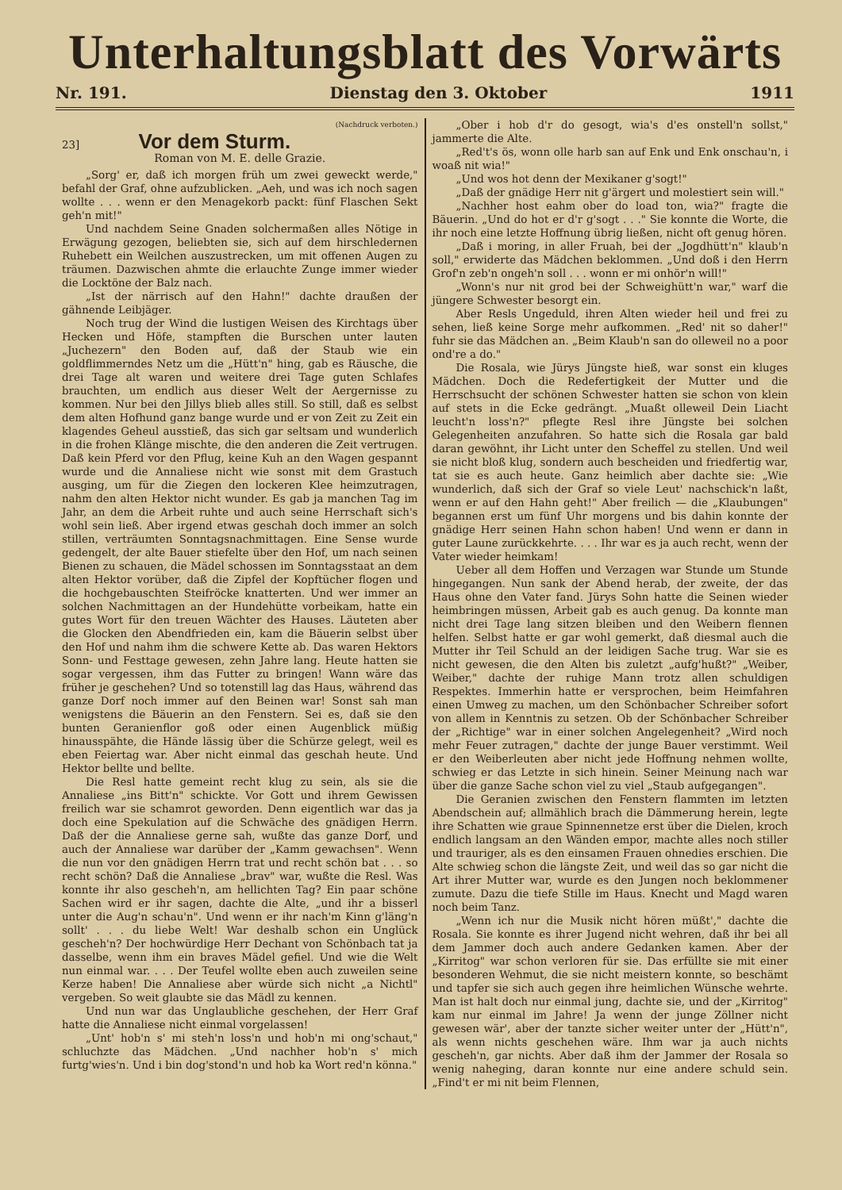Unterhaltungsblatt des Vorwärts
Nr. 191. Dienstag den 3. Oktober 1911
(Nachdruck verboten.)
23]
Vor dem Sturm.
Roman von M. E. delle Grazie.
„Sorg' er, daß ich morgen früh um zwei geweckt werde," befahl der Graf, ohne aufzublicken. „Aeh, und was ich noch sagen wollte . . . wenn er den Menagekorb packt: fünf Flaschen Sekt geh'n mit!"
Und nachdem Seine Gnaden solchermaßen alles Nötige in Erwägung gezogen, beliebten sie, sich auf dem hirschledernen Ruhebett ein Weilchen auszustrecken, um mit offenen Augen zu träumen. Dazwischen ahmte die erlauchte Zunge immer wieder die Locktöne der Balz nach.
„Ist der närrisch auf den Hahn!" dachte draußen der gähnende Leibjäger.
Noch trug der Wind die lustigen Weisen des Kirchtags über Hecken und Höfe, stampften die Burschen unter lauten „Juchezern" den Boden auf, daß der Staub wie ein goldflimmerndes Netz um die „Hütt'n" hing, gab es Räusche, die drei Tage alt waren und weitere drei Tage guten Schlafes brauchten, um endlich aus dieser Welt der Aergernisse zu kommen. Nur bei den Jillys blieb alles still. So still, daß es selbst dem alten Hofhund ganz bange wurde und er von Zeit zu Zeit ein klagendes Geheul ausstieß, das sich gar seltsam und wunderlich in die frohen Klänge mischte, die den anderen die Zeit vertrugen. Daß kein Pferd vor den Pflug, keine Kuh an den Wagen gespannt wurde und die Annaliese nicht wie sonst mit dem Grastuch ausging, um für die Ziegen den lockeren Klee heimzutragen, nahm den alten Hektor nicht wunder. Es gab ja manchen Tag im Jahr, an dem die Arbeit ruhte und auch seine Herrschaft sich's wohl sein ließ. Aber irgend etwas geschah doch immer an solch stillen, verträumten Sonntagsnachmittagen. Eine Sense wurde gedengelt, der alte Bauer stiefelte über den Hof, um nach seinen Bienen zu schauen, die Mädel schossen im Sonntagsstaat an dem alten Hektor vorüber, daß die Zipfel der Kopftücher flogen und die hochgebauschten Steifröcke knatterten. Und wer immer an solchen Nachmittagen an der Hundehütte vorbeikam, hatte ein gutes Wort für den treuen Wächter des Hauses. Läuteten aber die Glocken den Abendfrieden ein, kam die Bäuerin selbst über den Hof und nahm ihm die schwere Kette ab. Das waren Hektors Sonn- und Festtage gewesen, zehn Jahre lang. Heute hatten sie sogar vergessen, ihm das Futter zu bringen! Wann wäre das früher je geschehen? Und so totenstill lag das Haus, während das ganze Dorf noch immer auf den Beinen war! Sonst sah man wenigstens die Bäuerin an den Fenstern. Sei es, daß sie den bunten Geranienflor goß oder einen Augenblick müßig hinausspähte, die Hände lässig über die Schürze gelegt, weil es eben Feiertag war. Aber nicht einmal das geschah heute. Und Hektor bellte und bellte.
Die Resl hatte gemeint recht klug zu sein, als sie die Annaliese „ins Bitt'n" schickte. Vor Gott und ihrem Gewissen freilich war sie schamrot geworden. Denn eigentlich war das ja doch eine Spekulation auf die Schwäche des gnädigen Herrn. Daß der die Annaliese gerne sah, wußte das ganze Dorf, und auch der Annaliese war darüber der „Kamm gewachsen". Wenn die nun vor den gnädigen Herrn trat und recht schön bat . . . so recht schön? Daß die Annaliese „brav" war, wußte die Resl. Was konnte ihr also gescheh'n, am hellichten Tag? Ein paar schöne Sachen wird er ihr sagen, dachte die Alte, „und ihr a bisserl unter die Aug'n schau'n". Und wenn er ihr nach'm Kinn g'läng'n sollt' . . . du liebe Welt! War deshalb schon ein Unglück gescheh'n? Der hochwürdige Herr Dechant von Schönbach tat ja dasselbe, wenn ihm ein braves Mädel gefiel. Und wie die Welt nun einmal war. . . . Der Teufel wollte eben auch zuweilen seine Kerze haben! Die Annaliese aber würde sich nicht „a Nichtl" vergeben. So weit glaubte sie das Mädl zu kennen.
Und nun war das Unglaubliche geschehen, der Herr Graf hatte die Annaliese nicht einmal vorgelassen!
„Unt' hob'n s' mi steh'n loss'n und hob'n mi ong'schaut," schluchzte das Mädchen. „Und nachher hob'n s' mich furtg'wies'n. Und i bin dog'stond'n und hob ka Wort red'n könna."
„Ober i hob d'r do gesogt, wia's d'es onstell'n sollst," jammerte die Alte.
„Red't's ös, wonn olle harb san auf Enk und Enk onschau'n, i woaß nit wia!"
„Und wos hot denn der Mexikaner g'sogt!"
„Daß der gnädige Herr nit g'ärgert und molestiert sein will."
„Nachher host eahm ober do load ton, wia?" fragte die Bäuerin. „Und do hot er d'r g'sogt . . ." Sie konnte die Worte, die ihr noch eine letzte Hoffnung übrig ließen, nicht oft genug hören.
„Daß i moring, in aller Fruah, bei der „Jogdhütt'n" klaub'n soll," erwiderte das Mädchen beklommen. „Und doß i den Herrn Grof'n zeb'n ongeh'n soll . . . wonn er mi onhör'n will!"
„Wonn's nur nit grod bei der Schweighütt'n war," warf die jüngere Schwester besorgt ein.
Aber Resls Ungeduld, ihren Alten wieder heil und frei zu sehen, ließ keine Sorge mehr aufkommen. „Red' nit so daher!" fuhr sie das Mädchen an. „Beim Klaub'n san do olleweil no a poor ond're a do."
Die Rosala, wie Jürys Jüngste hieß, war sonst ein kluges Mädchen. Doch die Redefertigkeit der Mutter und die Herrschsucht der schönen Schwester hatten sie schon von klein auf stets in die Ecke gedrängt. „Muaßt olleweil Dein Liacht leucht'n loss'n?" pflegte Resl ihre Jüngste bei solchen Gelegenheiten anzufahren. So hatte sich die Rosala gar bald daran gewöhnt, ihr Licht unter den Scheffel zu stellen. Und weil sie nicht bloß klug, sondern auch bescheiden und friedfertig war, tat sie es auch heute. Ganz heimlich aber dachte sie: „Wie wunderlich, daß sich der Graf so viele Leut' nachschick'n laßt, wenn er auf den Hahn geht!" Aber freilich — die „Klaubungen" begannen erst um fünf Uhr morgens und bis dahin konnte der gnädige Herr seinen Hahn schon haben! Und wenn er dann in guter Laune zurückkehrte. . . . Ihr war es ja auch recht, wenn der Vater wieder heimkam!
Ueber all dem Hoffen und Verzagen war Stunde um Stunde hingegangen. Nun sank der Abend herab, der zweite, der das Haus ohne den Vater fand. Jürys Sohn hatte die Seinen wieder heimbringen müssen, Arbeit gab es auch genug. Da konnte man nicht drei Tage lang sitzen bleiben und den Weibern flennen helfen. Selbst hatte er gar wohl gemerkt, daß diesmal auch die Mutter ihr Teil Schuld an der leidigen Sache trug. War sie es nicht gewesen, die den Alten bis zuletzt „aufg'hußt?" „Weiber, Weiber," dachte der ruhige Mann trotz allen schuldigen Respektes. Immerhin hatte er versprochen, beim Heimfahren einen Umweg zu machen, um den Schönbacher Schreiber sofort von allem in Kenntnis zu setzen. Ob der Schönbacher Schreiber der „Richtige" war in einer solchen Angelegenheit? „Wird noch mehr Feuer zutragen," dachte der junge Bauer verstimmt. Weil er den Weiberleuten aber nicht jede Hoffnung nehmen wollte, schwieg er das Letzte in sich hinein. Seiner Meinung nach war über die ganze Sache schon viel zu viel „Staub aufgegangen".
Die Geranien zwischen den Fenstern flammten im letzten Abendschein auf; allmählich brach die Dämmerung herein, legte ihre Schatten wie graue Spinnennetze erst über die Dielen, kroch endlich langsam an den Wänden empor, machte alles noch stiller und trauriger, als es den einsamen Frauen ohnedies erschien. Die Alte schwieg schon die längste Zeit, und weil das so gar nicht die Art ihrer Mutter war, wurde es den Jungen noch beklommener zumute. Dazu die tiefe Stille im Haus. Knecht und Magd waren noch beim Tanz.
„Wenn ich nur die Musik nicht hören müßt'," dachte die Rosala. Sie konnte es ihrer Jugend nicht wehren, daß ihr bei all dem Jammer doch auch andere Gedanken kamen. Aber der „Kirritog" war schon verloren für sie. Das erfüllte sie mit einer besonderen Wehmut, die sie nicht meistern konnte, so beschämt und tapfer sie sich auch gegen ihre heimlichen Wünsche wehrte. Man ist halt doch nur einmal jung, dachte sie, und der „Kirritog" kam nur einmal im Jahre! Ja wenn der junge Zöllner nicht gewesen wär', aber der tanzte sicher weiter unter der „Hütt'n", als wenn nichts geschehen wäre. Ihm war ja auch nichts gescheh'n, gar nichts. Aber daß ihm der Jammer der Rosala so wenig naheging, daran konnte nur eine andere schuld sein. „Find't er mi nit beim Flennen,